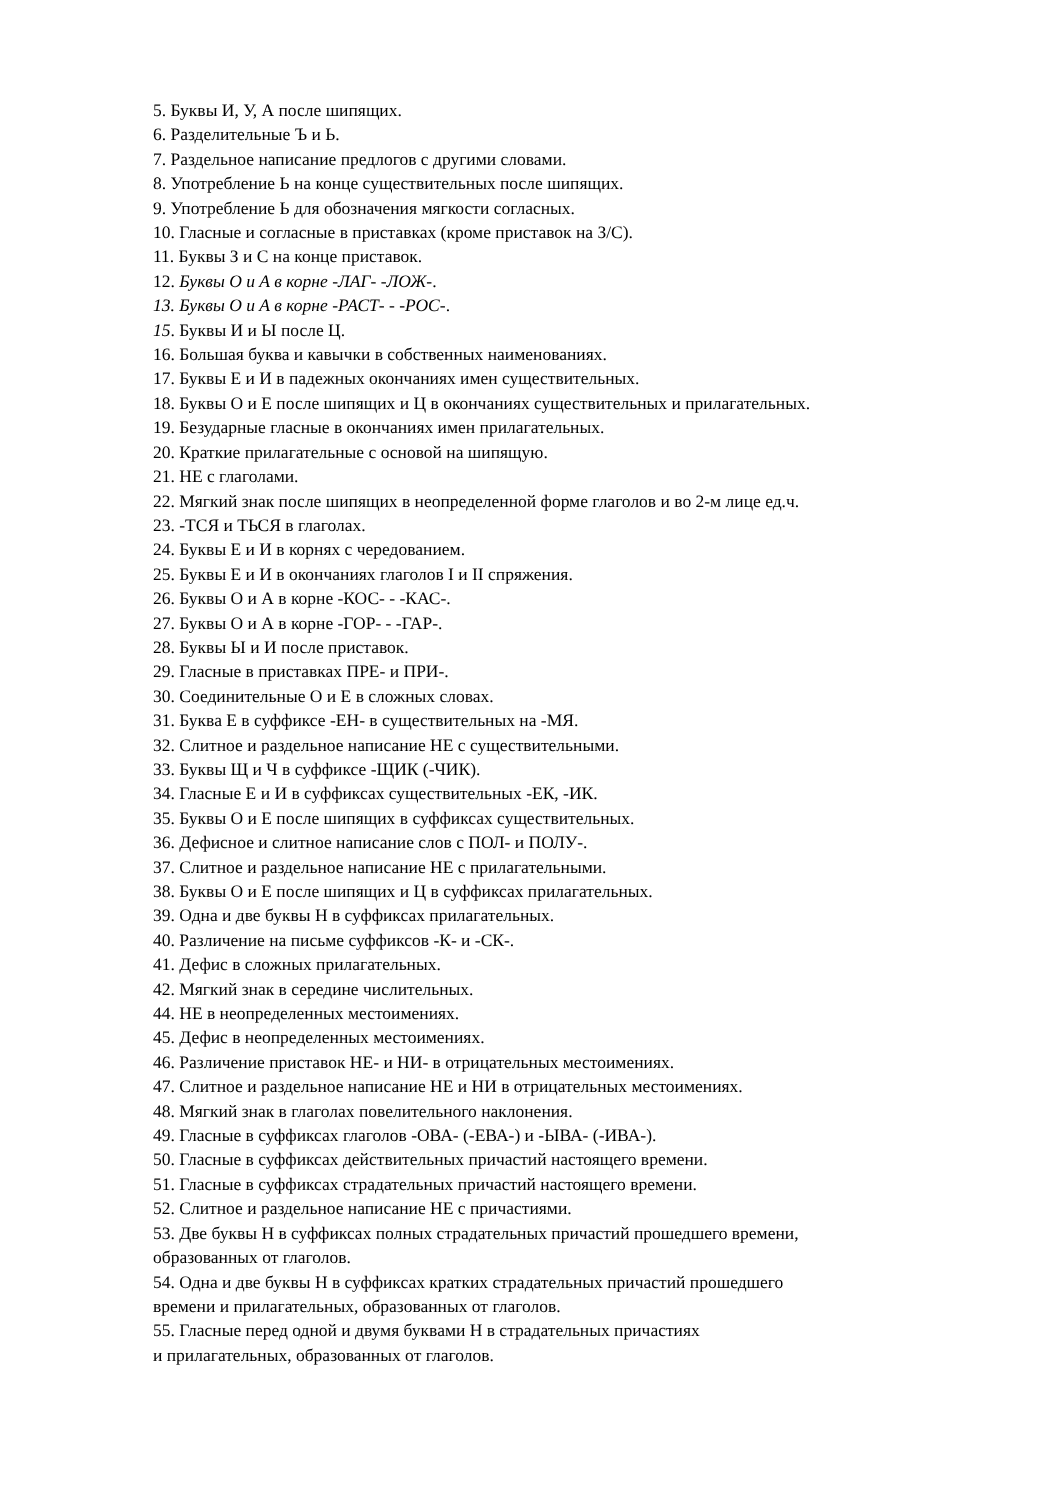5. Буквы И, У, А после шипящих.
6. Разделительные Ъ и Ь.
7. Раздельное написание предлогов с другими словами.
8. Употребление Ь на конце существительных после шипящих.
9. Употребление Ь для обозначения мягкости согласных.
10. Гласные и согласные в приставках (кроме приставок на З/С).
11. Буквы З и С на конце приставок.
12. Буквы О и А в корне -ЛАГ- -ЛОЖ-.
13. Буквы О и А в корне -РАСТ- - -РОС-.
15. Буквы И и Ы после Ц.
16. Большая буква и кавычки в собственных наименованиях.
17. Буквы Е и И в падежных окончаниях имен существительных.
18. Буквы О и Е после шипящих и Ц в окончаниях существительных и прилагательных.
19. Безударные гласные в окончаниях имен прилагательных.
20. Краткие прилагательные с основой на шипящую.
21. НЕ с глаголами.
22. Мягкий знак после шипящих в неопределенной форме глаголов и во 2-м лице ед.ч.
23. -ТСЯ и ТЬСЯ в глаголах.
24. Буквы Е и И в корнях с чередованием.
25. Буквы Е и И в окончаниях глаголов I и II спряжения.
26. Буквы О и А в корне -КОС- - -КАС-.
27. Буквы О и А в корне -ГОР- - -ГАР-.
28. Буквы Ы и И после приставок.
29. Гласные в приставках ПРЕ- и ПРИ-.
30. Соединительные О и Е в сложных словах.
31. Буква Е в суффиксе -ЕН- в существительных на -МЯ.
32. Слитное и раздельное написание НЕ с существительными.
33. Буквы Щ и Ч в суффиксе -ЩИК (-ЧИК).
34. Гласные Е и И в суффиксах существительных -ЕК, -ИК.
35. Буквы О и Е после шипящих в суффиксах существительных.
36. Дефисное и слитное написание слов с ПОЛ- и ПОЛУ-.
37. Слитное и раздельное написание НЕ с прилагательными.
38. Буквы О и Е после шипящих и Ц в суффиксах прилагательных.
39. Одна и две буквы Н в суффиксах прилагательных.
40. Различение на письме суффиксов -К- и -СК-.
41. Дефис в сложных прилагательных.
42. Мягкий знак в середине числительных.
44. НЕ в неопределенных местоимениях.
45. Дефис в неопределенных местоимениях.
46. Различение приставок НЕ- и НИ- в отрицательных местоимениях.
47. Слитное и раздельное написание НЕ и НИ в отрицательных местоимениях.
48. Мягкий знак в глаголах повелительного наклонения.
49. Гласные в суффиксах глаголов -ОВА- (-ЕВА-) и -ЫВА- (-ИВА-).
50. Гласные в суффиксах действительных причастий настоящего времени.
51. Гласные в суффиксах страдательных причастий настоящего времени.
52. Слитное и раздельное написание НЕ с причастиями.
53. Две буквы Н в суффиксах полных страдательных причастий прошедшего времени,
образованных от глаголов.
54. Одна и две буквы Н в суффиксах кратких страдательных причастий прошедшего
времени и прилагательных, образованных от глаголов.
55. Гласные перед одной и двумя буквами Н в страдательных причастиях
и прилагательных, образованных от глаголов.